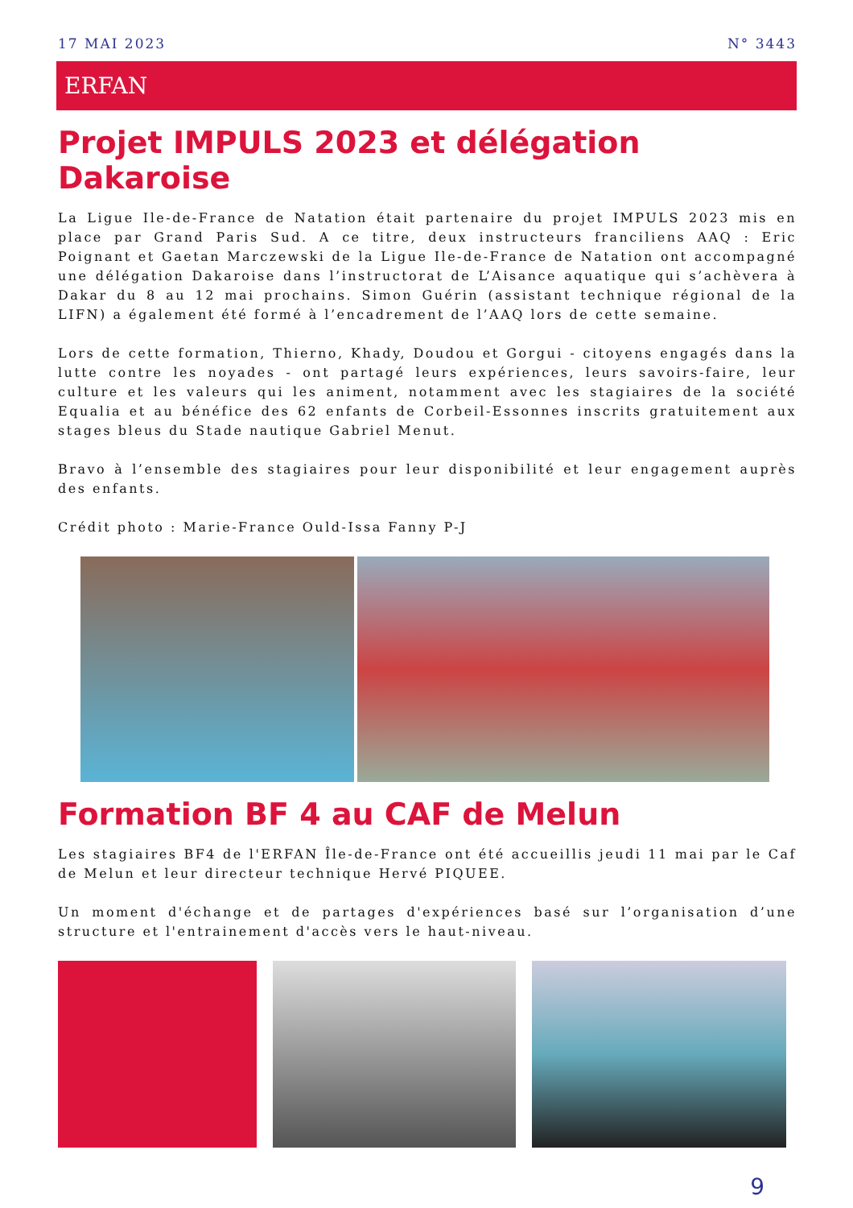17 MAI 2023 N° 3443
ERFAN
Projet IMPULS 2023 et délégation Dakaroise
La Ligue Ile-de-France de Natation était partenaire du projet IMPULS 2023 mis en place par Grand Paris Sud. A ce titre, deux instructeurs franciliens AAQ : Eric Poignant et Gaetan Marczewski de la Ligue Ile-de-France de Natation ont accompagné une délégation Dakaroise dans l’instructorat de L’Aisance aquatique qui s’achèvera à Dakar du 8 au 12 mai prochains. Simon Guérin (assistant technique régional de la LIFN) a également été formé à l’encadrement de l’AAQ lors de cette semaine.
Lors de cette formation, Thierno, Khady, Doudou et Gorgui - citoyens engagés dans la lutte contre les noyades - ont partagé leurs expériences, leurs savoirs-faire, leur culture et les valeurs qui les animent, notamment avec les stagiaires de la société Equalia et au bénéfice des 62 enfants de Corbeil-Essonnes inscrits gratuitement aux stages bleus du Stade nautique Gabriel Menut.
Bravo à l’ensemble des stagiaires pour leur disponibilité et leur engagement auprès des enfants.
Crédit photo : Marie-France Ould-Issa Fanny P-J
Formation BF 4 au CAF de Melun
Les stagiaires BF4 de l'ERFAN Île-de-France ont été accueillis jeudi 11 mai par le Caf de Melun et leur directeur technique Hervé PIQUEE.
Un moment d'échange et de partages d'expériences basé sur l’organisation d’une structure et l'entrainement d'accès vers le haut-niveau.
9